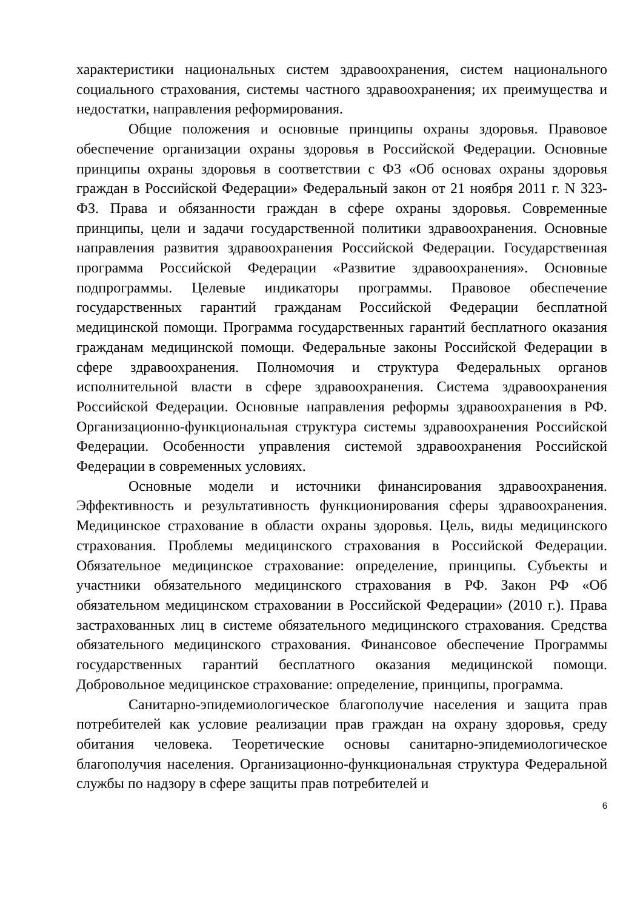характеристики национальных систем здравоохранения, систем национального социального страхования, системы частного здравоохранения; их преимущества и недостатки, направления реформирования.
Общие положения и основные принципы охраны здоровья. Правовое обеспечение организации охраны здоровья в Российской Федерации. Основные принципы охраны здоровья в соответствии с ФЗ «Об основах охраны здоровья граждан в Российской Федерации» Федеральный закон от 21 ноября 2011 г. N 323-ФЗ. Права и обязанности граждан в сфере охраны здоровья. Современные принципы, цели и задачи государственной политики здравоохранения. Основные направления развития здравоохранения Российской Федерации. Государственная программа Российской Федерации «Развитие здравоохранения». Основные подпрограммы. Целевые индикаторы программы. Правовое обеспечение государственных гарантий гражданам Российской Федерации бесплатной медицинской помощи. Программа государственных гарантий бесплатного оказания гражданам медицинской помощи. Федеральные законы Российской Федерации в сфере здравоохранения. Полномочия и структура Федеральных органов исполнительной власти в сфере здравоохранения. Система здравоохранения Российской Федерации. Основные направления реформы здравоохранения в РФ. Организационно-функциональная структура системы здравоохранения Российской Федерации. Особенности управления системой здравоохранения Российской Федерации в современных условиях.
Основные модели и источники финансирования здравоохранения. Эффективность и результативность функционирования сферы здравоохранения. Медицинское страхование в области охраны здоровья. Цель, виды медицинского страхования. Проблемы медицинского страхования в Российской Федерации. Обязательное медицинское страхование: определение, принципы. Субъекты и участники обязательного медицинского страхования в РФ. Закон РФ «Об обязательном медицинском страховании в Российской Федерации» (2010 г.). Права застрахованных лиц в системе обязательного медицинского страхования. Средства обязательного медицинского страхования. Финансовое обеспечение Программы государственных гарантий бесплатного оказания медицинской помощи. Добровольное медицинское страхование: определение, принципы, программа.
Санитарно-эпидемиологическое благополучие населения и защита прав потребителей как условие реализации прав граждан на охрану здоровья, среду обитания человека. Теоретические основы санитарно-эпидемиологическое благополучия населения. Организационно-функциональная структура Федеральной службы по надзору в сфере защиты прав потребителей и
6